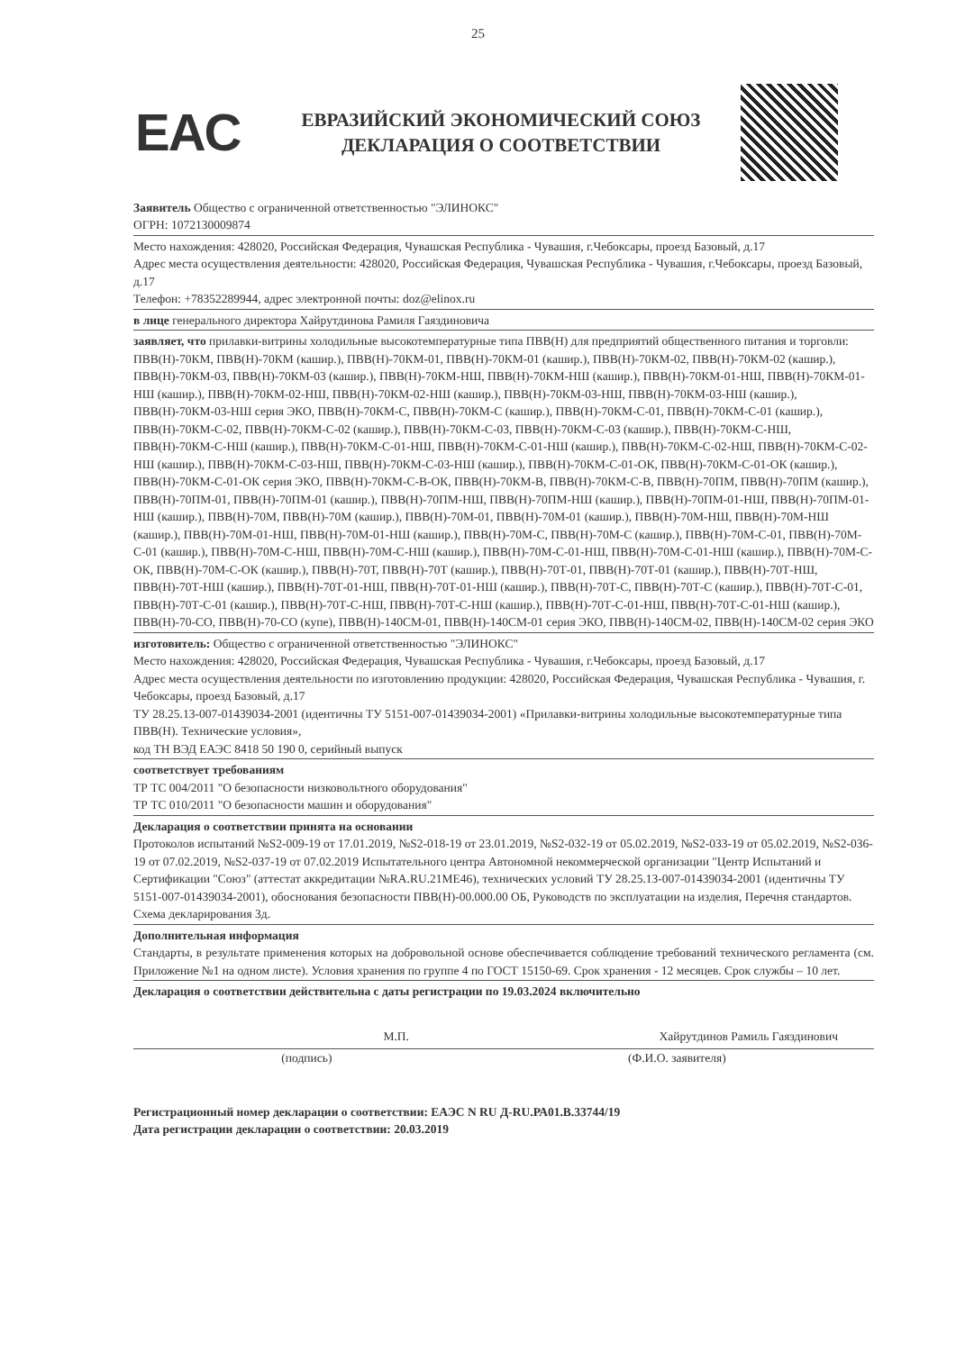25
EAC
ЕВРАЗИЙСКИЙ ЭКОНОМИЧЕСКИЙ СОЮЗ
ДЕКЛАРАЦИЯ О СООТВЕТСТВИИ
Заявитель Общество с ограниченной ответственностью "ЭЛИНОКС"
ОГРН: 1072130009874
Место нахождения: 428020, Российская Федерация, Чувашская Республика - Чувашия, г.Чебоксары, проезд Базовый, д.17
Адрес места осуществления деятельности: 428020, Российская Федерация, Чувашская Республика - Чувашия, г.Чебоксары, проезд Базовый, д.17
Телефон: +78352289944, адрес электронной почты: doz@elinox.ru
в лице генерального директора Хайрутдинова Рамиля Гаяздиновича
заявляет, что прилавки-витрины холодильные высокотемпературные типа ПВВ(Н) для предприятий общественного питания и торговли: ПВВ(Н)-70КМ, ПВВ(Н)-70КМ (кашир.), ПВВ(Н)-70КМ-01, ПВВ(Н)-70КМ-01 (кашир.), ПВВ(Н)-70КМ-02, ПВВ(Н)-70КМ-02 (кашир.), ПВВ(Н)-70КМ-03, ПВВ(Н)-70КМ-03 (кашир.), ПВВ(Н)-70КМ-НШ, ПВВ(Н)-70КМ-НШ (кашир.), ПВВ(Н)-70КМ-01-НШ, ПВВ(Н)-70КМ-01-НШ (кашир.), ПВВ(Н)-70КМ-02-НШ, ПВВ(Н)-70КМ-02-НШ (кашир.), ПВВ(Н)-70КМ-03-НШ, ПВВ(Н)-70КМ-03-НШ (кашир.), ПВВ(Н)-70КМ-03-НШ серия ЭКО, ПВВ(Н)-70КМ-С, ПВВ(Н)-70КМ-С (кашир.), ПВВ(Н)-70КМ-С-01, ПВВ(Н)-70КМ-С-01 (кашир.), ПВВ(Н)-70КМ-С-02, ПВВ(Н)-70КМ-С-02 (кашир.), ПВВ(Н)-70КМ-С-03, ПВВ(Н)-70КМ-С-03 (кашир.), ПВВ(Н)-70КМ-С-НШ, ПВВ(Н)-70КМ-С-НШ (кашир.), ПВВ(Н)-70КМ-С-01-НШ, ПВВ(Н)-70КМ-С-01-НШ (кашир.), ПВВ(Н)-70КМ-С-02-НШ, ПВВ(Н)-70КМ-С-02-НШ (кашир.), ПВВ(Н)-70КМ-С-03-НШ, ПВВ(Н)-70КМ-С-03-НШ (кашир.), ПВВ(Н)-70КМ-С-01-ОК, ПВВ(Н)-70КМ-С-01-ОК (кашир.), ПВВ(Н)-70КМ-С-01-ОК серия ЭКО, ПВВ(Н)-70КМ-С-В-ОК, ПВВ(Н)-70КМ-В, ПВВ(Н)-70КМ-С-В, ПВВ(Н)-70ПМ, ПВВ(Н)-70ПМ (кашир.), ПВВ(Н)-70ПМ-01, ПВВ(Н)-70ПМ-01 (кашир.), ПВВ(Н)-70ПМ-НШ, ПВВ(Н)-70ПМ-НШ (кашир.), ПВВ(Н)-70ПМ-01-НШ, ПВВ(Н)-70ПМ-01-НШ (кашир.), ПВВ(Н)-70М, ПВВ(Н)-70М (кашир.), ПВВ(Н)-70М-01, ПВВ(Н)-70М-01 (кашир.), ПВВ(Н)-70М-НШ, ПВВ(Н)-70М-НШ (кашир.), ПВВ(Н)-70М-01-НШ, ПВВ(Н)-70М-01-НШ (кашир.), ПВВ(Н)-70М-С, ПВВ(Н)-70М-С (кашир.), ПВВ(Н)-70М-С-01, ПВВ(Н)-70М-С-01 (кашир.), ПВВ(Н)-70М-С-НШ, ПВВ(Н)-70М-С-НШ (кашир.), ПВВ(Н)-70М-С-01-НШ, ПВВ(Н)-70М-С-01-НШ (кашир.), ПВВ(Н)-70М-С-ОК, ПВВ(Н)-70М-С-ОК (кашир.), ПВВ(Н)-70Т, ПВВ(Н)-70Т (кашир.), ПВВ(Н)-70Т-01, ПВВ(Н)-70Т-01 (кашир.), ПВВ(Н)-70Т-НШ, ПВВ(Н)-70Т-НШ (кашир.), ПВВ(Н)-70Т-01-НШ, ПВВ(Н)-70Т-01-НШ (кашир.), ПВВ(Н)-70Т-С, ПВВ(Н)-70Т-С (кашир.), ПВВ(Н)-70Т-С-01, ПВВ(Н)-70Т-С-01 (кашир.), ПВВ(Н)-70Т-С-НШ, ПВВ(Н)-70Т-С-НШ (кашир.), ПВВ(Н)-70Т-С-01-НШ, ПВВ(Н)-70Т-С-01-НШ (кашир.), ПВВ(Н)-70-СО, ПВВ(Н)-70-СО (купе), ПВВ(Н)-140СМ-01, ПВВ(Н)-140СМ-01 серия ЭКО, ПВВ(Н)-140СМ-02, ПВВ(Н)-140СМ-02 серия ЭКО
изготовитель: Общество с ограниченной ответственностью "ЭЛИНОКС"
Место нахождения: 428020, Российская Федерация, Чувашская Республика - Чувашия, г.Чебоксары, проезд Базовый, д.17
Адрес места осуществления деятельности по изготовлению продукции: 428020, Российская Федерация, Чувашская Республика - Чувашия, г. Чебоксары, проезд Базовый, д.17
ТУ 28.25.13-007-01439034-2001 (идентичны ТУ 5151-007-01439034-2001) «Прилавки-витрины холодильные высокотемпературные типа ПВВ(Н). Технические условия»,
код ТН ВЭД ЕАЭС 8418 50 190 0, серийный выпуск
соответствует требованиям
ТР ТС 004/2011 "О безопасности низковольтного оборудования"
ТР ТС 010/2011 "О безопасности машин и оборудования"
Декларация о соответствии принята на основании
Протоколов испытаний №S2-009-19 от 17.01.2019, №S2-018-19 от 23.01.2019, №S2-032-19 от 05.02.2019, №S2-033-19 от 05.02.2019, №S2-036-19 от 07.02.2019, №S2-037-19 от 07.02.2019 Испытательного центра Автономной некоммерческой организации "Центр Испытаний и Сертификации "Союз" (аттестат аккредитации №RA.RU.21МЕ46), технических условий ТУ 28.25.13-007-01439034-2001 (идентичны ТУ 5151-007-01439034-2001), обоснования безопасности ПВВ(Н)-00.000.00 ОБ, Руководств по эксплуатации на изделия, Перечня стандартов. Схема декларирования 3д.
Дополнительная информация
Стандарты, в результате применения которых на добровольной основе обеспечивается соблюдение требований технического регламента (см. Приложение №1 на одном листе). Условия хранения по группе 4 по ГОСТ 15150-69. Срок хранения - 12 месяцев. Срок службы – 10 лет.
Декларация о соответствии действительна с даты регистрации по 19.03.2024 включительно
М.П. Хайрутдинов Рамиль Гаяздинович
(подпись) (Ф.И.О. заявителя)
Регистрационный номер декларации о соответствии: ЕАЭС N RU Д-RU.РА01.В.33744/19
Дата регистрации декларации о соответствии: 20.03.2019